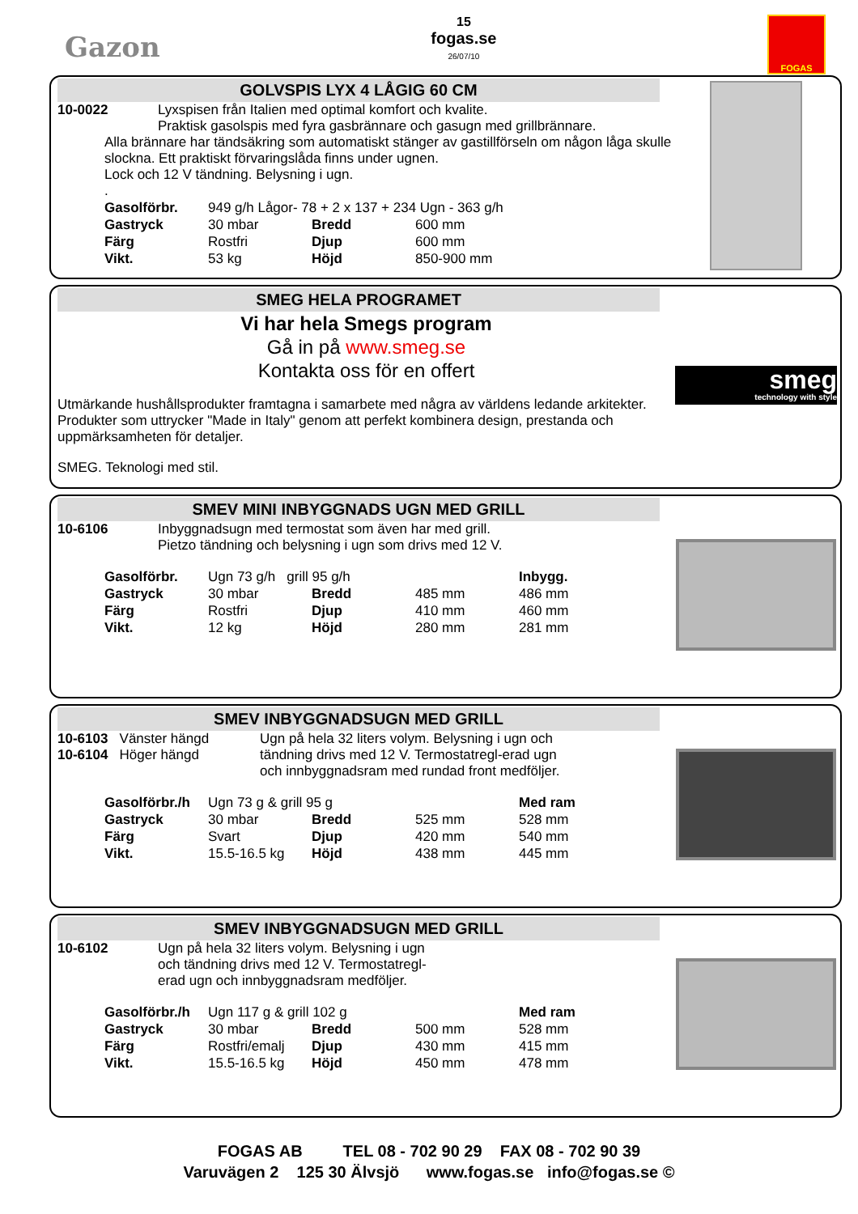Gazon
15
fogas.se
26/07/10
FOGAS
GOLVSPIS LYX 4 LÅGIG 60 CM
10-0022 Lyxspisen från Italien med optimal komfort och kvalite.
Praktisk gasolspis med fyra gasbrännare och gasugn med grillbrännare.
Alla brännare har tändsäkring som automatiskt stänger av gastillförseln om någon låga skulle slockna. Ett praktiskt förvaringslåda finns under ugnen.
Lock och 12 V tändning. Belysning i ugn.
.
| Gasolförbr. | 949 g/h Lågor- 78 + 2 x 137 + 234 Ugn - 363 g/h | | |
| Gastryck | 30 mbar | Bredd | 600 mm |
| Färg | Rostfri | Djup | 600 mm |
| Vikt. | 53 kg | Höjd | 850-900 mm |
SMEG HELA PROGRAMET
Vi har hela Smegs program
Gå in på www.smeg.se
Kontakta oss för en offert
Utmärkande hushållsprodukter framtagna i samarbete med några av världens ledande arkitekter. Produkter som uttrycker "Made in Italy" genom att perfekt kombinera design, prestanda och uppmärksamheten för detaljer.
SMEG. Teknologi med stil.
smeg
technology with style
SMEV MINI INBYGGNADS UGN MED GRILL
10-6106 Inbyggnadsugn med termostat som även har med grill.
Pietzo tändning och belysning i ugn som drivs med 12 V.
| Gasolförbr. | Ugn 73 g/h grill 95 g/h | | | Inbygg. |
| Gastryck | 30 mbar | Bredd | 485 mm | 486 mm |
| Färg | Rostfri | Djup | 410 mm | 460 mm |
| Vikt. | 12 kg | Höjd | 280 mm | 281 mm |
SMEV INBYGGNADSUGN MED GRILL
10-6103 Vänster hängd
10-6104 Höger hängd
Ugn på hela 32 liters volym. Belysning i ugn och tändning drivs med 12 V. Termostatregl-erad ugn och innbyggnadsram med rundad front medföljer.
| Gasolförbr./h | Ugn 73 g & grill 95 g | | | Med ram |
| Gastryck | 30 mbar | Bredd | 525 mm | 528 mm |
| Färg | Svart | Djup | 420 mm | 540 mm |
| Vikt. | 15.5-16.5 kg | Höjd | 438 mm | 445 mm |
SMEV INBYGGNADSUGN MED GRILL
10-6102 Ugn på hela 32 liters volym. Belysning i ugn
och tändning drivs med 12 V. Termostatregl-
erad ugn och innbyggnadsram medföljer.
| Gasolförbr./h | Ugn 117 g & grill 102 g | | | Med ram |
| Gastryck | 30 mbar | Bredd | 500 mm | 528 mm |
| Färg | Rostfri/emalj | Djup | 430 mm | 415 mm |
| Vikt. | 15.5-16.5 kg | Höjd | 450 mm | 478 mm |
FOGAS AB TEL 08 - 702 90 29 FAX 08 - 702 90 39
Varuvägen 2 125 30 Älvsjö www.fogas.se info@fogas.se ©